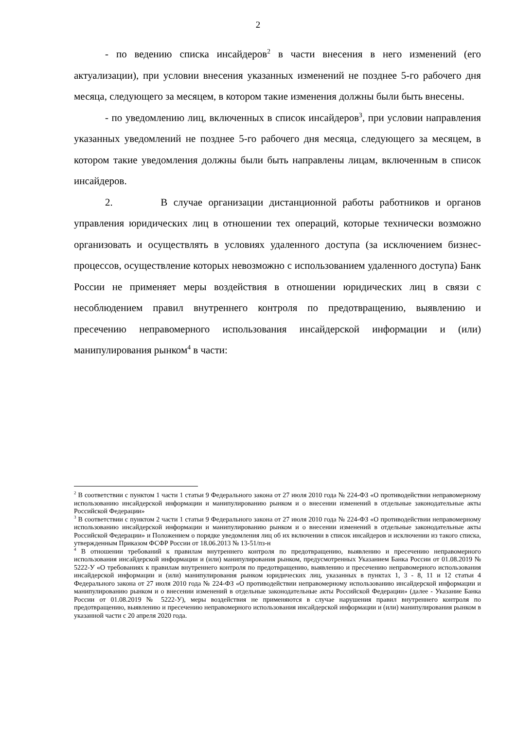2
- по ведению списка инсайдеров<sup>2</sup> в части внесения в него изменений (его актуализации), при условии внесения указанных изменений не позднее 5-го рабочего дня месяца, следующего за месяцем, в котором такие изменения должны были быть внесены.
- по уведомлению лиц, включенных в список инсайдеров<sup>3</sup>, при условии направления указанных уведомлений не позднее 5-го рабочего дня месяца, следующего за месяцем, в котором такие уведомления должны были быть направлены лицам, включенным в список инсайдеров.
2. В случае организации дистанционной работы работников и органов управления юридических лиц в отношении тех операций, которые технически возможно организовать и осуществлять в условиях удаленного доступа (за исключением бизнес-процессов, осуществление которых невозможно с использованием удаленного доступа) Банк России не применяет меры воздействия в отношении юридических лиц в связи с несоблюдением правил внутреннего контроля по предотвращению, выявлению и пресечению неправомерного использования инсайдерской информации и (или) манипулирования рынком<sup>4</sup> в части:
<sup>2</sup> В соответствии с пунктом 1 части 1 статьи 9 Федерального закона от 27 июля 2010 года № 224-ФЗ «О противодействии неправомерному использованию инсайдерской информации и манипулированию рынком и о внесении изменений в отдельные законодательные акты Российской Федерации»
<sup>3</sup> В соответствии с пунктом 2 части 1 статьи 9 Федерального закона от 27 июля 2010 года № 224-ФЗ «О противодействии неправомерному использованию инсайдерской информации и манипулированию рынком и о внесении изменений в отдельные законодательные акты Российской Федерации» и Положением о порядке уведомления лиц об их включении в список инсайдеров и исключении из такого списка, утвержденным Приказом ФСФР России от 18.06.2013 № 13-51/пз-н
<sup>4</sup> В отношении требований к правилам внутреннего контроля по предотвращению, выявлению и пресечению неправомерного использования инсайдерской информации и (или) манипулирования рынком, предусмотренных Указанием Банка России от 01.08.2019 № 5222-У «О требованиях к правилам внутреннего контроля по предотвращению, выявлению и пресечению неправомерного использования инсайдерской информации и (или) манипулирования рынком юридических лиц, указанных в пунктах 1, 3 - 8, 11 и 12 статьи 4 Федерального закона от 27 июля 2010 года № 224-ФЗ «О противодействии неправомерному использованию инсайдерской информации и манипулированию рынком и о внесении изменений в отдельные законодательные акты Российской Федерации» (далее - Указание Банка России от 01.08.2019 № 5222-У), меры воздействия не применяются в случае нарушения правил внутреннего контроля по предотвращению, выявлению и пресечению неправомерного использования инсайдерской информации и (или) манипулирования рынком в указанной части с 20 апреля 2020 года.